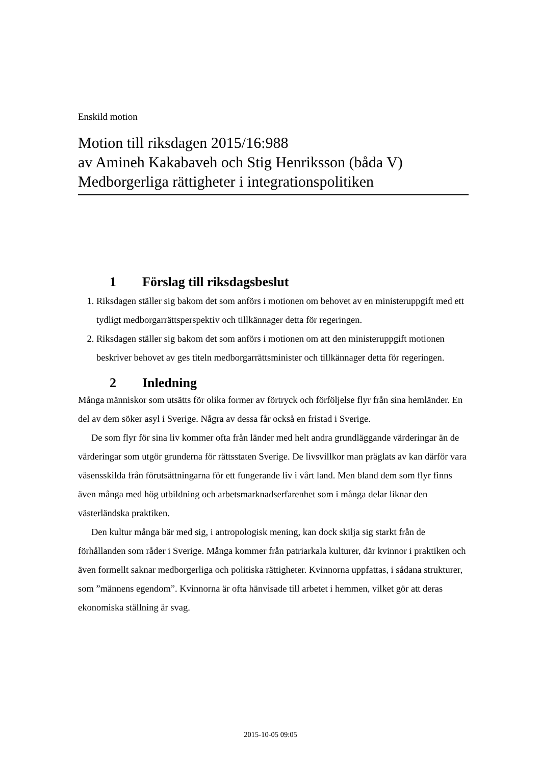Enskild motion
Motion till riksdagen 2015/16:988
av Amineh Kakabaveh och Stig Henriksson (båda V)
Medborgerliga rättigheter i integrationspolitiken
1 Förslag till riksdagsbeslut
1. Riksdagen ställer sig bakom det som anförs i motionen om behovet av en ministeruppgift med ett tydligt medborgarrättsperspektiv och tillkännager detta för regeringen.
2. Riksdagen ställer sig bakom det som anförs i motionen om att den ministeruppgift motionen beskriver behovet av ges titeln medborgarrättsminister och tillkännager detta för regeringen.
2 Inledning
Många människor som utsätts för olika former av förtryck och förföljelse flyr från sina hemländer. En del av dem söker asyl i Sverige. Några av dessa får också en fristad i Sverige.
De som flyr för sina liv kommer ofta från länder med helt andra grundläggande värderingar än de värderingar som utgör grunderna för rättsstaten Sverige. De livsvillkor man präglats av kan därför vara väsensskilda från förutsättningarna för ett fungerande liv i vårt land. Men bland dem som flyr finns även många med hög utbildning och arbetsmarknadserfarenhet som i många delar liknar den västerländska praktiken.
Den kultur många bär med sig, i antropologisk mening, kan dock skilja sig starkt från de förhållanden som råder i Sverige. Många kommer från patriarkala kulturer, där kvinnor i praktiken och även formellt saknar medborgerliga och politiska rättigheter. Kvinnorna uppfattas, i sådana strukturer, som ”männens egendom”. Kvinnorna är ofta hänvisade till arbetet i hemmen, vilket gör att deras ekonomiska ställning är svag.
2015-10-05 09:05